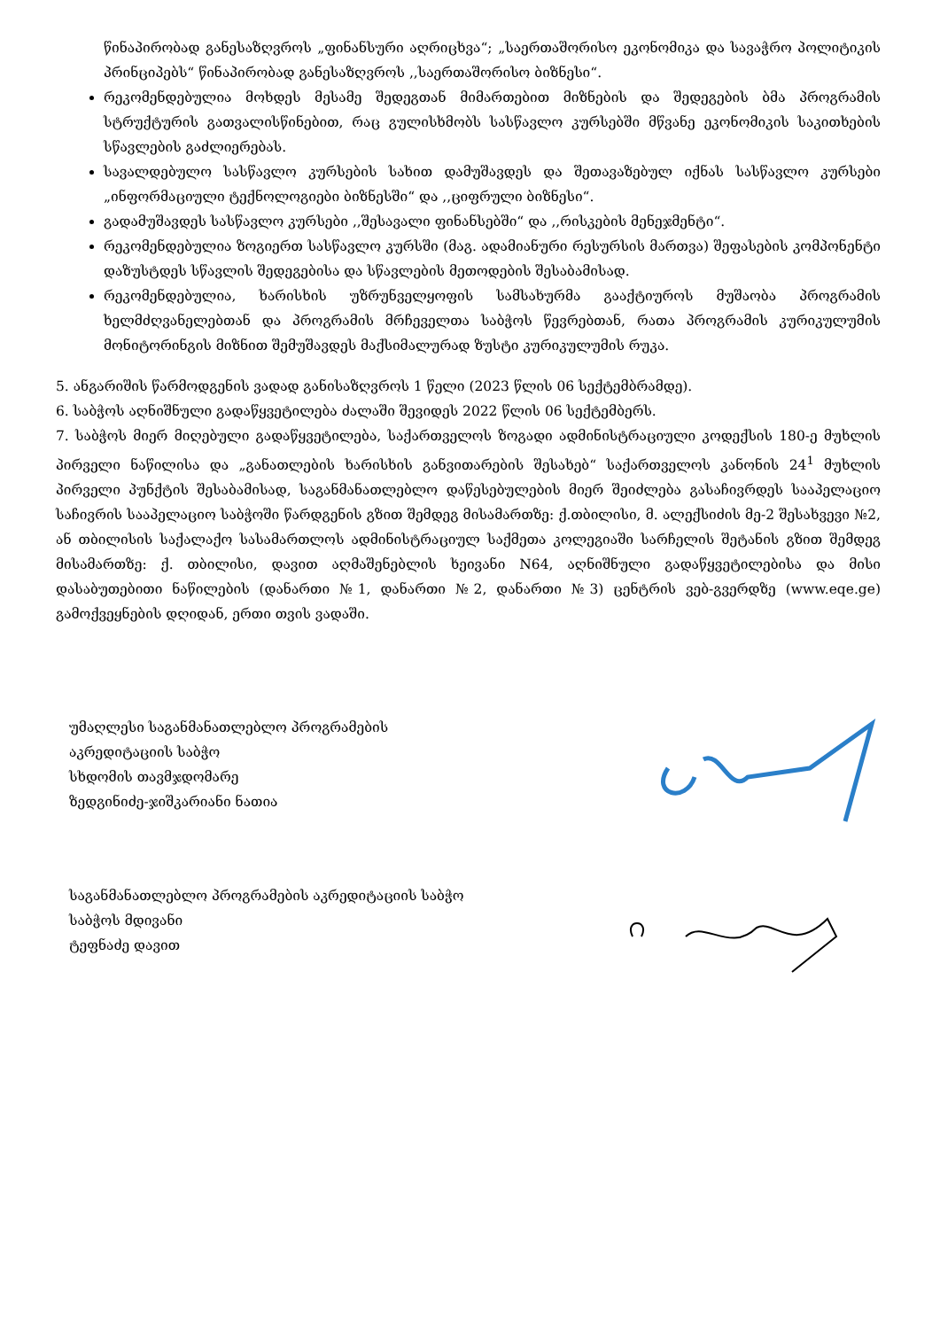წინაპირობად განესაზღვროს „ფინანსური აღრიცხვა“; „საერთაშორისო ეკონომიკა და სავაჭრო პოლიტიკის პრინციპებს“ წინაპირობად განესაზღვროს ,,საერთაშორისო ბიზნესი“.
რეკომენდებულია მოხდეს მესამე შედეგთან მიმართებით მიზნების და შედეგების ბმა პროგრამის სტრუქტურის გათვალისწინებით, რაც გულისხმობს სასწავლო კურსებში მწვანე ეკონომიკის საკითხების სწავლების გაძლიერებას.
სავალდებულო სასწავლო კურსების სახით დამუშავდეს და შეთავაზებულ იქნას სასწავლო კურსები „ინფორმაციული ტექნოლოგიები ბიზნესში“ და ,,ციფრული ბიზნესი“.
გადამუშავდეს სასწავლო კურსები ,,შესავალი ფინანსებში“ და ,,რისკების მენეჯმენტი“.
რეკომენდებულია ზოგიერთ სასწავლო კურსში (მაგ. ადამიანური რესურსის მართვა) შეფასების კომპონენტი დაზუსტდეს სწავლის შედეგებისა და სწავლების მეთოდების შესაბამისად.
რეკომენდებულია, ხარისხის უზრუნველყოფის სამსახურმა გააქტიუროს მუშაობა პროგრამის ხელმძღვანელებთან და პროგრამის მრჩეველთა საბჭოს წევრებთან, რათა პროგრამის კურიკულუმის მონიტორინგის მიზნით შემუშავდეს მაქსიმალურად ზუსტი კურიკულუმის რუკა.
5. ანგარიშის წარმოდგენის ვადად განისაზღვროს 1 წელი (2023 წლის 06 სექტემბრამდე).
6. საბჭოს აღნიშნული გადაწყვეტილება ძალაში შევიდეს 2022 წლის 06 სექტემბერს.
7. საბჭოს მიერ მიღებული გადაწყვეტილება, საქართველოს ზოგადი ადმინისტრაციული კოდექსის 180-ე მუხლის პირველი ნაწილისა და „განათლების ხარისხის განვითარების შესახებ“ საქართველოს კანონის 24<sup>1</sup> მუხლის პირველი პუნქტის შესაბამისად, საგანმანათლებლო დაწესებულების მიერ შეიძლება გასაჩივრდეს სააპელაციო საჩივრის სააპელაციო საბჭოში წარდგენის გზით შემდეგ მისამართზე: ქ.თბილისი, მ. ალექსიძის მე-2 შესახვევი №2, ან თბილისის საქალაქო სასამართლოს ადმინისტრაციულ საქმეთა კოლეგიაში სარჩელის შეტანის გზით შემდეგ მისამართზე: ქ. თბილისი, დავით აღმაშენებლის ხეივანი N64, აღნიშნული გადაწყვეტილებისა და მისი დასაბუთებითი ნაწილების (დანართი №1, დანართი №2, დანართი №3) ცენტრის ვებ-გვერდზე (www.eqe.ge) გამოქვეყნების დღიდან, ერთი თვის ვადაში.
უმაღლესი საგანმანათლებლო პროგრამების
აკრედიტაციის საბჭო
სხდომის თავმჯდომარე
ზედგინიძე-ჯიშკარიანი ნათია
საგანმანათლებლო პროგრამების აკრედიტაციის საბჭო
საბჭოს მდივანი
ტეფნაძე დავით